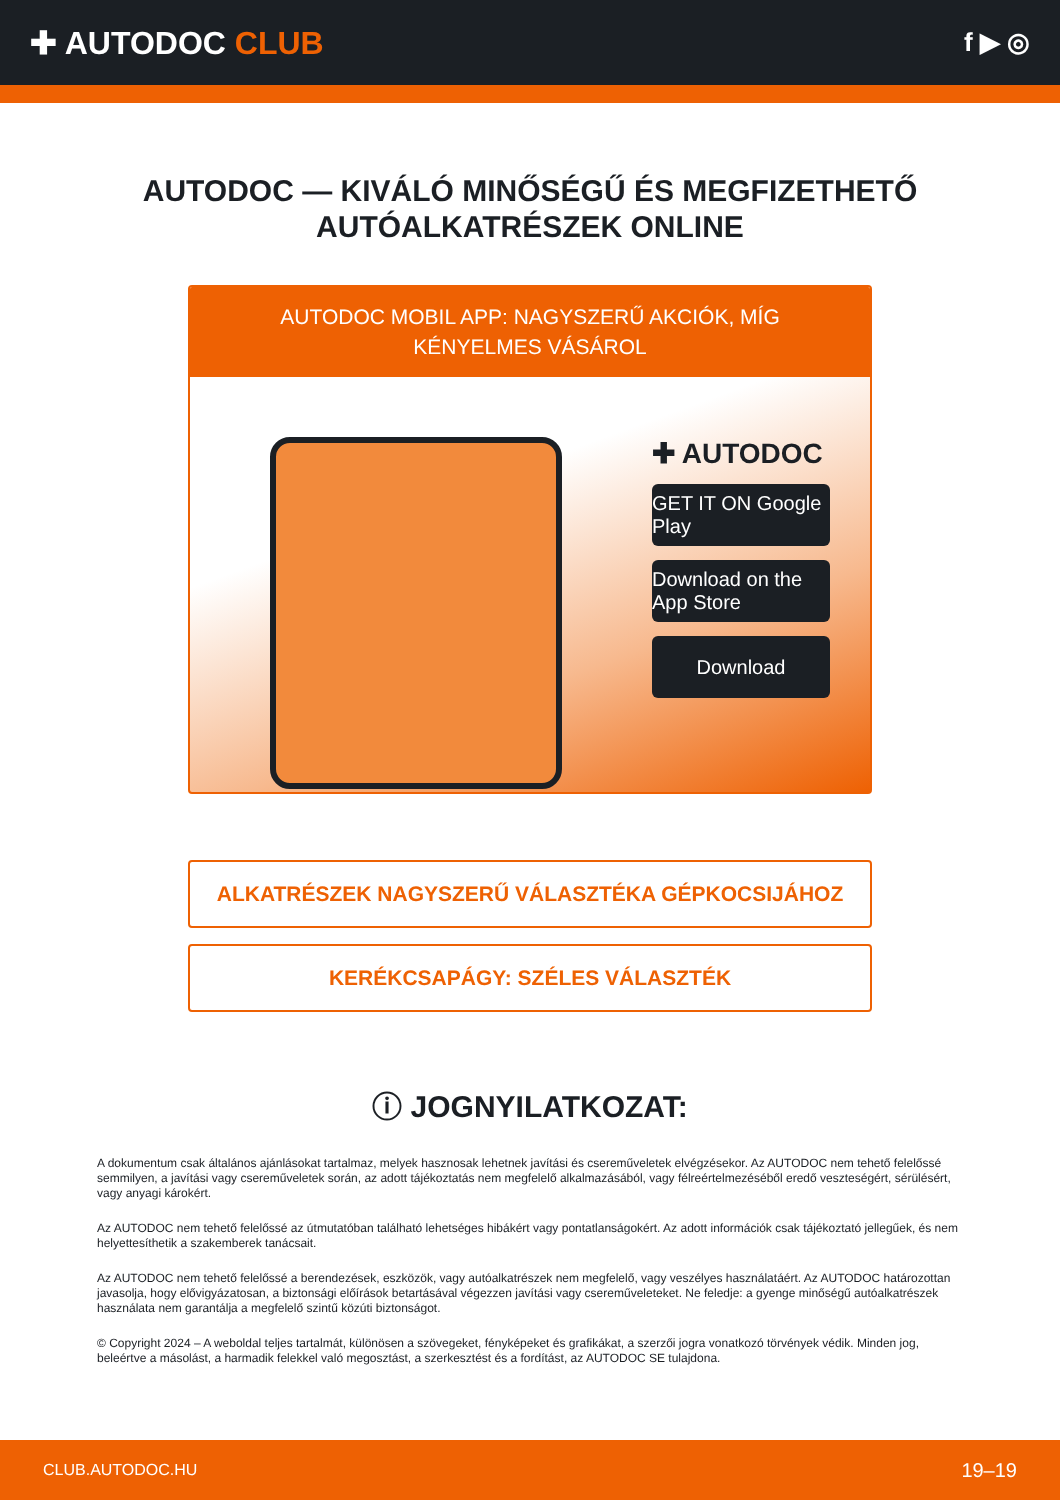✚ AUTODOC CLUB
f ▶ ◎
AUTODOC — KIVÁLÓ MINŐSÉGŰ ÉS MEGFIZETHETŐ AUTÓALKATRÉSZEK ONLINE
AUTODOC MOBIL APP: NAGYSZERŰ AKCIÓK, MÍG KÉNYELMES VÁSÁROL
✚ AUTODOC
GET IT ON Google Play
Download on the App Store
Download
ALKATRÉSZEK NAGYSZERŰ VÁLASZTÉKA GÉPKOCSIJÁHOZ
KERÉKCSAPÁGY: SZÉLES VÁLASZTÉK
ⓘ JOGNYILATKOZAT:
A dokumentum csak általános ajánlásokat tartalmaz, melyek hasznosak lehetnek javítási és csereműveletek elvégzésekor. Az AUTODOC nem tehető felelőssé semmilyen, a javítási vagy csereműveletek során, az adott tájékoztatás nem megfelelő alkalmazásából, vagy félreértelmezéséből eredő veszteségért, sérülésért, vagy anyagi károkért.
Az AUTODOC nem tehető felelőssé az útmutatóban található lehetséges hibákért vagy pontatlanságokért. Az adott információk csak tájékoztató jellegűek, és nem helyettesíthetik a szakemberek tanácsait.
Az AUTODOC nem tehető felelőssé a berendezések, eszközök, vagy autóalkatrészek nem megfelelő, vagy veszélyes használatáért. Az AUTODOC határozottan javasolja, hogy elővigyázatosan, a biztonsági előírások betartásával végezzen javítási vagy csereműveleteket. Ne feledje: a gyenge minőségű autóalkatrészek használata nem garantálja a megfelelő szintű közúti biztonságot.
© Copyright 2024 – A weboldal teljes tartalmát, különösen a szövegeket, fényképeket és grafikákat, a szerzői jogra vonatkozó törvények védik. Minden jog, beleértve a másolást, a harmadik felekkel való megosztást, a szerkesztést és a fordítást, az AUTODOC SE tulajdona.
CLUB.AUTODOC.HU 19–19